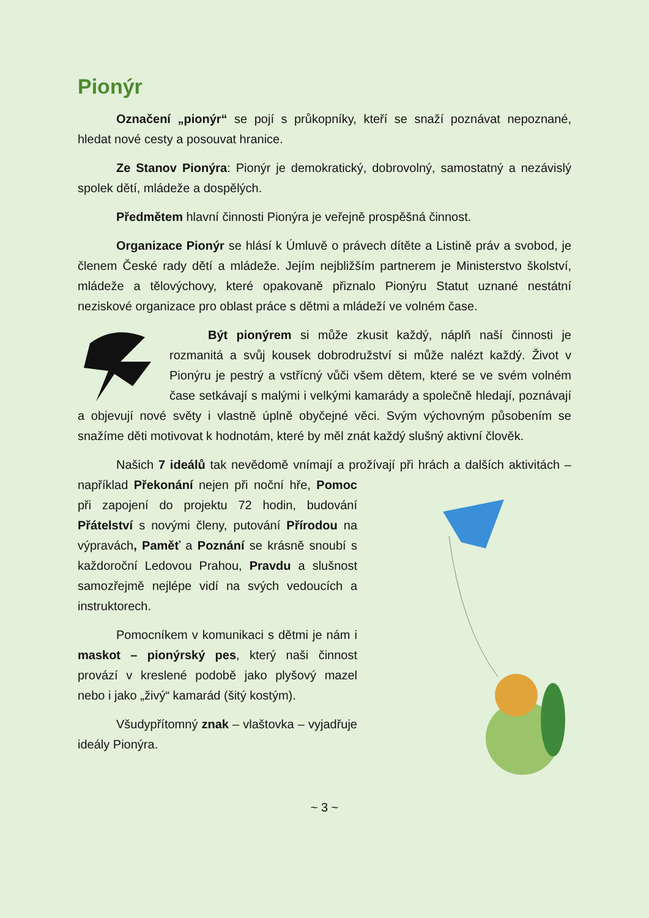Pionýr
Označení „pionýr“ se pojí s průkopníky, kteří se snaží poznávat nepoznané, hledat nové cesty a posouvat hranice.
Ze Stanov Pionýra: Pionýr je demokratický, dobrovolný, samostatný a nezávislý spolek dětí, mládeže a dospělých.
Předmětem hlavní činnosti Pionýra je veřejně prospěšná činnost.
Organizace Pionýr se hlásí k Úmluvě o právech dítěte a Listině práv a svobod, je členem České rady dětí a mládeže. Jejím nejbližším partnerem je Ministerstvo školství, mládeže a tělovýchovy, které opakovaně přiznalo Pionýru Statut uznané nestátní neziskové organizace pro oblast práce s dětmi a mládeží ve volném čase.
Být pionýrem si může zkusit každý, náplň naší činnosti je rozmanitá a svůj kousek dobrodružství si může nalézt každý. Život v Pionýru je pestrý a vstřícný vůči všem dětem, které se ve svém volném čase setkávají s malými i velkými kamarády a společně hledají, poznávají a objevují nové světy i vlastně úplně obyčejné věci. Svým výchovným působením se snažíme děti motivovat k hodnotám, které by měl znát každý slušný aktivní člověk.
Našich 7 ideálů tak nevědomě vnímají a prožívají při hrách a dalších aktivitách – například Překonání nejen při noční hře, Pomoc při zapojení do projektu 72 hodin, budování Přátelství s novými členy, putování Přírodou na výpravách, Paměť a Poznání se krásně snoubí s každoroční Ledovou Prahou, Pravdu a slušnost samozřejmě nejlépe vidí na svých vedoucích a instruktorech.
Pomocníkem v komunikaci s dětmi je nám i maskot – pionýrský pes, který naši činnost provází v kreslené podobě jako plyšový mazel nebo i jako „živý“ kamarád (šitý kostým).
Všudypřítomný znak – vlaštovka – vyjadřuje ideály Pionýra.
~ 3 ~